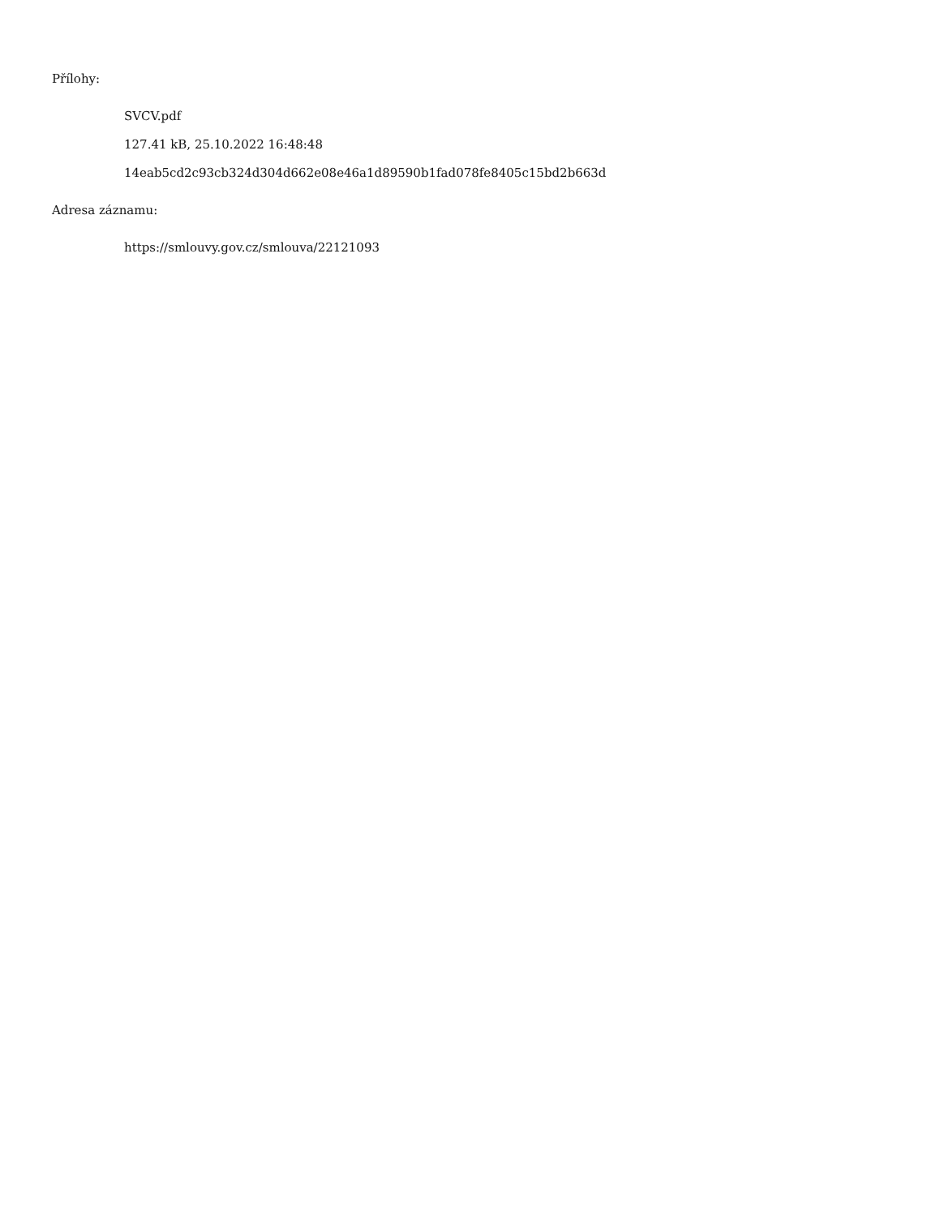Přílohy:
SVCV.pdf
127.41 kB, 25.10.2022 16:48:48
14eab5cd2c93cb324d304d662e08e46a1d89590b1fad078fe8405c15bd2b663d
Adresa záznamu:
https://smlouvy.gov.cz/smlouva/22121093